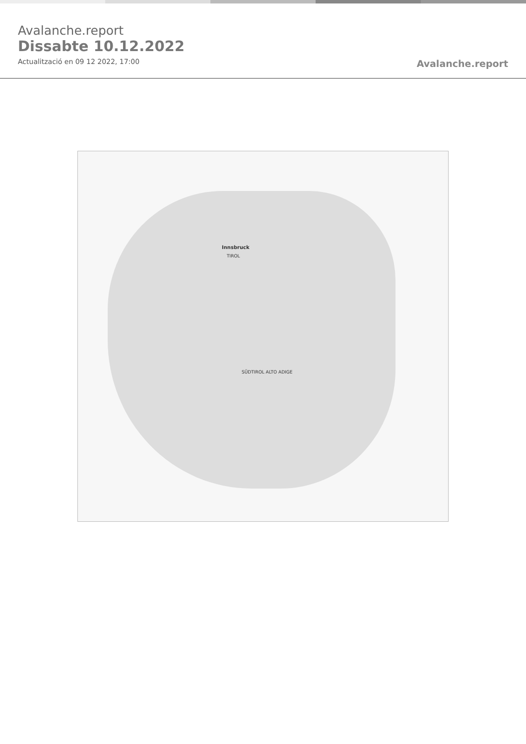Avalanche.report
Dissabte 10.12.2022
Actualització en 09 12 2022, 17:00
Avalanche.report
Innsbruck
TIROL
SÜDTIROL ALTO ADIGE